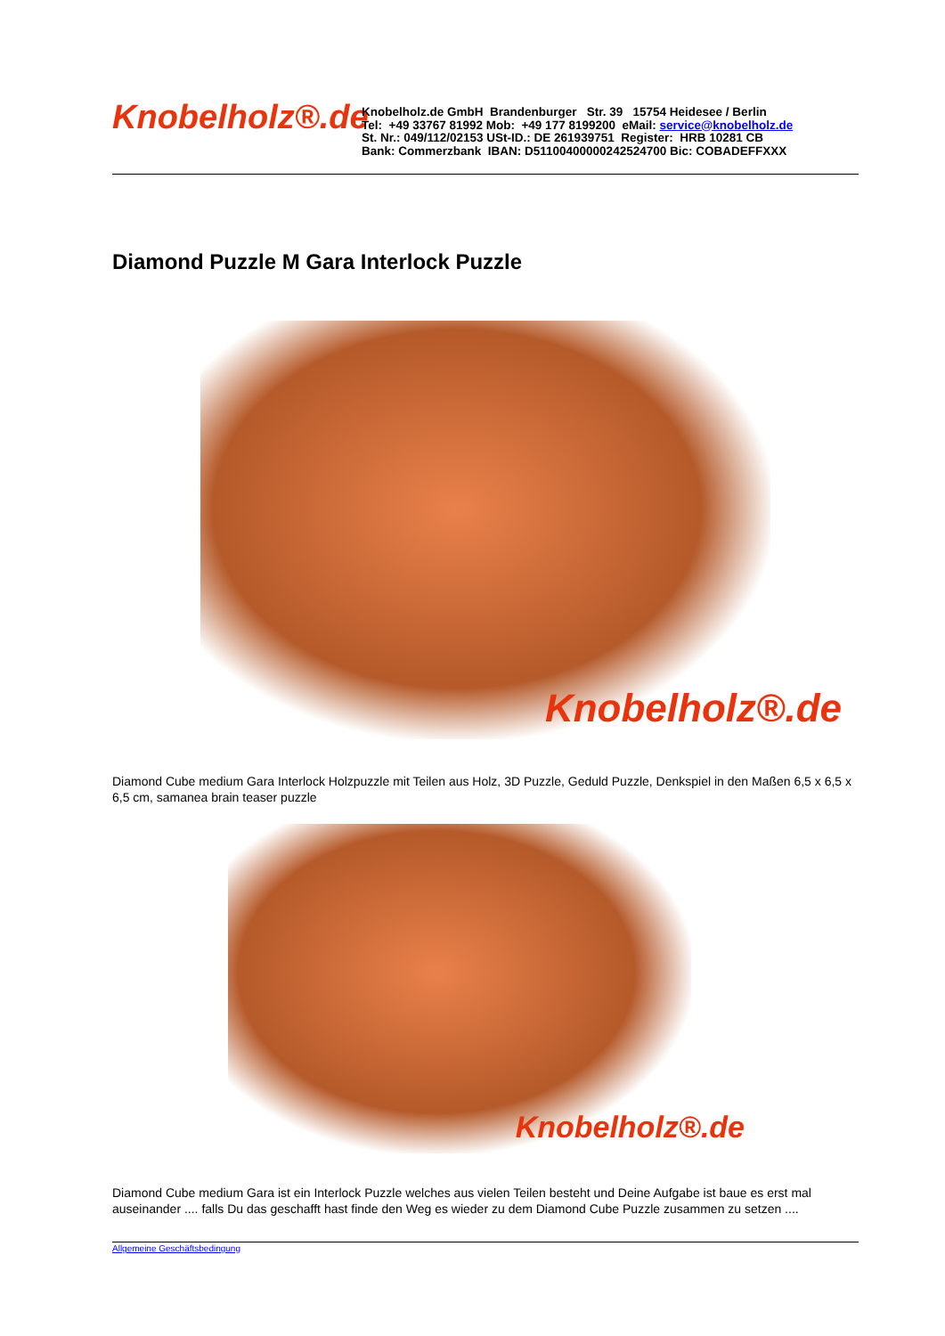Knobelholz®.de
Knobelholz.de GmbH Brandenburger Str. 39 15754 Heidesee / Berlin
Tel: +49 33767 81992 Mob: +49 177 8199200 eMail: service@knobelholz.de
St. Nr.: 049/112/02153 USt-ID.: DE 261939751 Register: HRB 10281 CB
Bank: Commerzbank IBAN: D51100400000242524700 Bic: COBADEFFXXX
Diamond Puzzle M Gara Interlock Puzzle
Knobelholz®.de
Diamond Cube medium Gara Interlock Holzpuzzle mit Teilen aus Holz, 3D Puzzle, Geduld Puzzle, Denkspiel in den Maßen 6,5 x 6,5 x 6,5 cm, samanea brain teaser puzzle
Knobelholz®.de
Diamond Cube medium Gara ist ein Interlock Puzzle welches aus vielen Teilen besteht und Deine Aufgabe ist baue es erst mal auseinander .... falls Du das geschafft hast finde den Weg es wieder zu dem Diamond Cube Puzzle zusammen zu setzen ....
Allgemeine Geschäftsbedingung